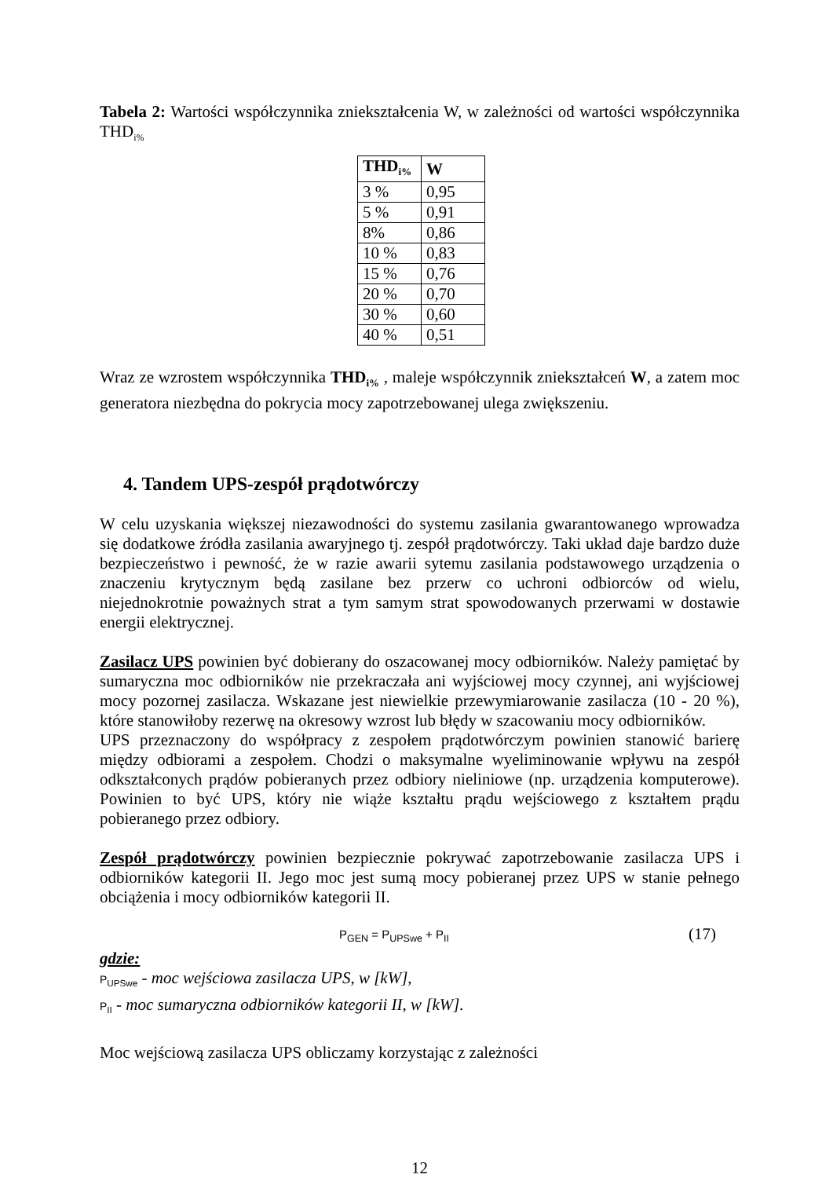Tabela 2: Wartości współczynnika zniekształcenia W, w zależności od wartości współczynnika THD<sub>i%</sub>
| THD<sub>i%</sub> | W |
| --- | --- |
| 3 % | 0,95 |
| 5 % | 0,91 |
| 8% | 0,86 |
| 10 % | 0,83 |
| 15 % | 0,76 |
| 20 % | 0,70 |
| 30 % | 0,60 |
| 40 % | 0,51 |
Wraz ze wzrostem współczynnika THD<sub>i%</sub> , maleje współczynnik zniekształceń W, a zatem moc generatora niezbędna do pokrycia mocy zapotrzebowanej ulega zwiększeniu.
4. Tandem UPS-zespół prądotwórczy
W celu uzyskania większej niezawodności do systemu zasilania gwarantowanego wprowadza się dodatkowe źródła zasilania awaryjnego tj. zespół prądotwórczy. Taki układ daje bardzo duże bezpieczeństwo i pewność, że w razie awarii sytemu zasilania podstawowego urządzenia o znaczeniu krytycznym będą zasilane bez przerw co uchroni odbiorców od wielu, niejednokrotnie poważnych strat a tym samym strat spowodowanych przerwami w dostawie energii elektrycznej.
Zasilacz UPS powinien być dobierany do oszacowanej mocy odbiorników. Należy pamiętać by sumaryczna moc odbiorników nie przekraczała ani wyjściowej mocy czynnej, ani wyjściowej mocy pozornej zasilacza. Wskazane jest niewielkie przewymiarowanie zasilacza (10 - 20 %), które stanowiłoby rezerwę na okresowy wzrost lub błędy w szacowaniu mocy odbiorników.
UPS przeznaczony do współpracy z zespołem prądotwórczym powinien stanowić barierę między odbiorami a zespołem. Chodzi o maksymalne wyeliminowanie wpływu na zespół odkształconych prądów pobieranych przez odbiory nieliniowe (np. urządzenia komputerowe). Powinien to być UPS, który nie wiąże kształtu prądu wejściowego z kształtem prądu pobieranego przez odbiory.
Zespół prądotwórczy powinien bezpiecznie pokrywać zapotrzebowanie zasilacza UPS i odbiorników kategorii II. Jego moc jest sumą mocy pobieranej przez UPS w stanie pełnego obciążenia i mocy odbiorników kategorii II.
P<sub>GEN</sub> = P<sub>UPSwe</sub> + P<sub>II</sub> (17)
gdzie:
P<sub>UPSwe</sub> - moc wejściowa zasilacza UPS, w [kW],
P<sub>II</sub> - moc sumaryczna odbiorników kategorii II, w [kW].
Moc wejściową zasilacza UPS obliczamy korzystając z zależności
12